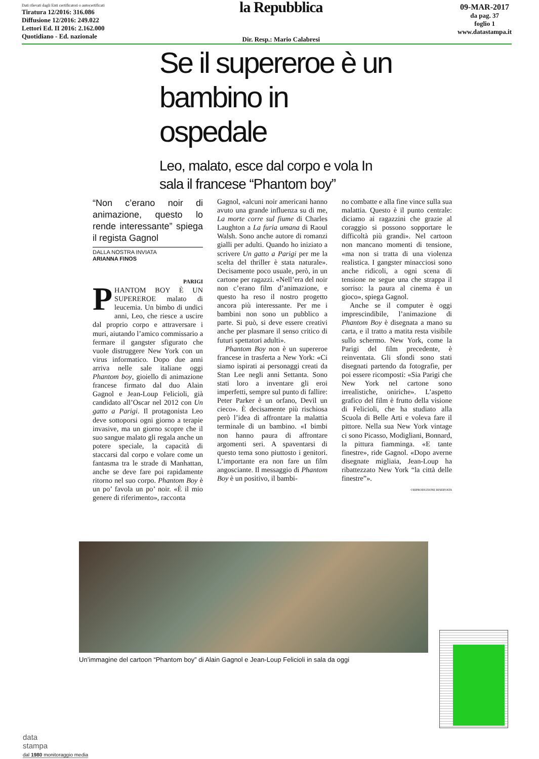Dati rilevati dagli Enti certificatori o autocertificati
Tiratura 12/2016: 316.086
Diffusione 12/2016: 249.022
Lettori Ed. II 2016: 2.162.000
Quotidiano - Ed. nazionale
la Repubblica
Dir. Resp.: Mario Calabresi
09-MAR-2017
da pag. 37
foglio 1
www.datastampa.it
Se il supereroe è un bambino in ospedale
Leo, malato, esce dal corpo e vola In sala il francese “Phantom boy”
“Non c’erano noir di animazione, questo lo rende interessante” spiega il regista Gagnol
DALLA NOSTRA INVIATA
ARIANNA FINOS
PARIGI
PHANTOM BOY È UN SUPEREROE malato di leucemia. Un bimbo di undici anni, Leo, che riesce a uscire dal proprio corpo e attraversare i muri, aiutando l’amico commissario a fermare il gangster sfigurato che vuole distruggere New York con un virus informatico. Dopo due anni arriva nelle sale italiane oggi Phantom boy, gioiello di animazione francese firmato dal duo Alain Gagnol e Jean-Loup Felicioli, già candidato all’Oscar nel 2012 con Un gatto a Parigi. Il protagonista Leo deve sottoporsi ogni giorno a terapie invasive, ma un giorno scopre che il suo sangue malato gli regala anche un potere speciale, la capacità di staccarsi dal corpo e volare come un fantasma tra le strade di Manhattan, anche se deve fare poi rapidamente ritorno nel suo corpo. Phantom Boy è un po’ favola un po’ noir. «È il mio genere di riferimento», racconta
Gagnol, «alcuni noir americani hanno avuto una grande influenza su di me, La morte corre sul fiume di Charles Laughton a La furia umana di Raoul Walsh. Sono anche autore di romanzi gialli per adulti. Quando ho iniziato a scrivere Un gatto a Parigi per me la scelta del thriller è stata naturale». Decisamente poco usuale, però, in un cartone per ragazzi. «Nell’era del noir non c’erano film d’animazione, e questo ha reso il nostro progetto ancora più interessante. Per me i bambini non sono un pubblico a parte. Si può, si deve essere creativi anche per plasmare il senso critico di futuri spettatori adulti».
Phantom Boy non è un supereroe francese in trasferta a New York: «Ci siamo ispirati ai personaggi creati da Stan Lee negli anni Settanta. Sono stati loro a inventare gli eroi imperfetti, sempre sul punto di fallire: Peter Parker è un orfano, Devil un cieco». È decisamente più rischiosa però l’idea di affrontare la malattia terminale di un bambino. «I bimbi non hanno paura di affrontare argomenti seri. A spaventarsi di questo tema sono piuttosto i genitori. L’importante era non fare un film angosciante. Il messaggio di Phantom Boy è un positivo, il bambi-
no combatte e alla fine vince sulla sua malattia. Questo è il punto centrale: diciamo ai ragazzini che grazie al coraggio si possono sopportare le difficoltà più grandi». Nel cartoon non mancano momenti di tensione, «ma non si tratta di una violenza realistica. I gangster minacciosi sono anche ridicoli, a ogni scena di tensione ne segue una che strappa il sorriso: la paura al cinema è un gioco», spiega Gagnol.
Anche se il computer è oggi imprescindibile, l’animazione di Phantom Boy è disegnata a mano su carta, e il tratto a matita resta visibile sullo schermo. New York, come la Parigi del film precedente, è reinventata. Gli sfondi sono stati disegnati partendo da fotografie, per poi essere ricomposti: «Sia Parigi che New York nel cartone sono irrealistiche, oniriche». L’aspetto grafico del film è frutto della visione di Felicioli, che ha studiato alla Scuola di Belle Arti e voleva fare il pittore. Nella sua New York vintage ci sono Picasso, Modigliani, Bonnard, la pittura fiamminga. «E tante finestre», ride Gagnol. «Dopo averne disegnate migliaia, Jean-Loup ha ribattezzato New York “la città delle finestre”».
©RIPRODUZIONE RISERVATA
Un’immagine del cartoon “Phantom boy” di Alain Gagnol e Jean-Loup Felicioli in sala da oggi
data
stampa
dal 1980 monitoraggio media